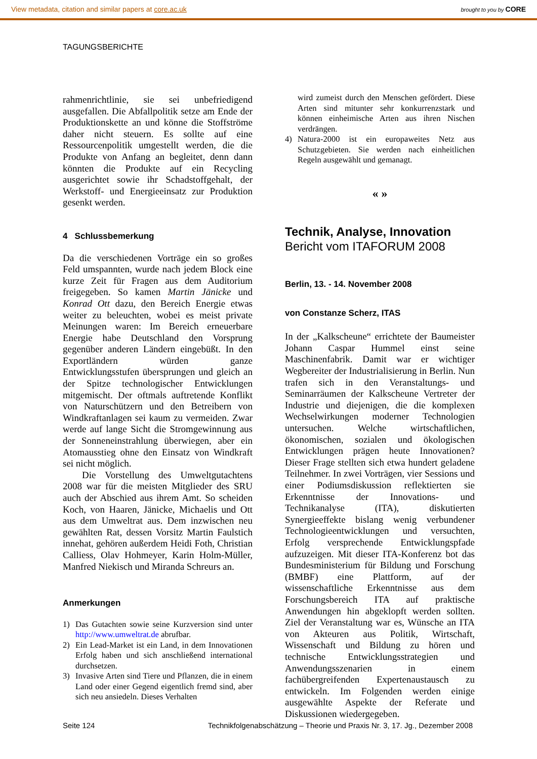View metadata, citation and similar papers at core.ac.uk brought to you by CORE
TAGUNGSBERICHTE
rahmenrichtlinie, sie sei unbefriedigend ausgefallen. Die Abfallpolitik setze am Ende der Produktionskette an und könne die Stoffströme daher nicht steuern. Es sollte auf eine Ressourcenpolitik umgestellt werden, die die Produkte von Anfang an begleitet, denn dann könnten die Produkte auf ein Recycling ausgerichtet sowie ihr Schadstoffgehalt, der Werkstoff- und Energieeinsatz zur Produktion gesenkt werden.
4 Schlussbemerkung
Da die verschiedenen Vorträge ein so großes Feld umspannten, wurde nach jedem Block eine kurze Zeit für Fragen aus dem Auditorium freigegeben. So kamen Martin Jänicke und Konrad Ott dazu, den Bereich Energie etwas weiter zu beleuchten, wobei es meist private Meinungen waren: Im Bereich erneuerbare Energie habe Deutschland den Vorsprung gegenüber anderen Ländern eingebüßt. In den Exportländern würden ganze Entwicklungsstufen übersprungen und gleich an der Spitze technologischer Entwicklungen mitgemischt. Der oftmals auftretende Konflikt von Naturschützern und den Betreibern von Windkraftanlagen sei kaum zu vermeiden. Zwar werde auf lange Sicht die Stromgewinnung aus der Sonneneinstrahlung überwiegen, aber ein Atomausstieg ohne den Einsatz von Windkraft sei nicht möglich.
Die Vorstellung des Umweltgutachtens 2008 war für die meisten Mitglieder des SRU auch der Abschied aus ihrem Amt. So scheiden Koch, von Haaren, Jänicke, Michaelis und Ott aus dem Umweltrat aus. Dem inzwischen neu gewählten Rat, dessen Vorsitz Martin Faulstich innehat, gehören außerdem Heidi Foth, Christian Calliess, Olav Hohmeyer, Karin Holm-Müller, Manfred Niekisch und Miranda Schreurs an.
Anmerkungen
1) Das Gutachten sowie seine Kurzversion sind unter http://www.umweltrat.de abrufbar.
2) Ein Lead-Market ist ein Land, in dem Innovationen Erfolg haben und sich anschließend international durchsetzen.
3) Invasive Arten sind Tiere und Pflanzen, die in einem Land oder einer Gegend eigentlich fremd sind, aber sich neu ansiedeln. Dieses Verhalten
wird zumeist durch den Menschen gefördert. Diese Arten sind mitunter sehr konkurrenzstark und können einheimische Arten aus ihren Nischen verdrängen.
4) Natura-2000 ist ein europaweites Netz aus Schutzgebieten. Sie werden nach einheitlichen Regeln ausgewählt und gemanagt.
« »
Technik, Analyse, Innovation
Bericht vom ITAFORUM 2008
Berlin, 13. - 14. November 2008
von Constanze Scherz, ITAS
In der „Kalkscheune“ errichtete der Baumeister Johann Caspar Hummel einst seine Maschinenfabrik. Damit war er wichtiger Wegbereiter der Industrialisierung in Berlin. Nun trafen sich in den Veranstaltungs- und Seminarräumen der Kalkscheune Vertreter der Industrie und diejenigen, die die komplexen Wechselwirkungen moderner Technologien untersuchen. Welche wirtschaftlichen, ökonomischen, sozialen und ökologischen Entwicklungen prägen heute Innovationen? Dieser Frage stellten sich etwa hundert geladene Teilnehmer. In zwei Vorträgen, vier Sessions und einer Podiumsdiskussion reflektierten sie Erkenntnisse der Innovations- und Technikanalyse (ITA), diskutierten Synergieeffekte bislang wenig verbundener Technologieentwicklungen und versuchten, Erfolg versprechende Entwicklungspfade aufzuzeigen. Mit dieser ITA-Konferenz bot das Bundesministerium für Bildung und Forschung (BMBF) eine Plattform, auf der wissenschaftliche Erkenntnisse aus dem Forschungsbereich ITA auf praktische Anwendungen hin abgeklopft werden sollten. Ziel der Veranstaltung war es, Wünsche an ITA von Akteuren aus Politik, Wirtschaft, Wissenschaft und Bildung zu hören und technische Entwicklungsstrategien und Anwendungsszenarien in einem fachübergreifenden Expertenaustausch zu entwickeln. Im Folgenden werden einige ausgewählte Aspekte der Referate und Diskussionen wiedergegeben.
Seite 124 Technikfolgenabschätzung – Theorie und Praxis Nr. 3, 17. Jg., Dezember 2008